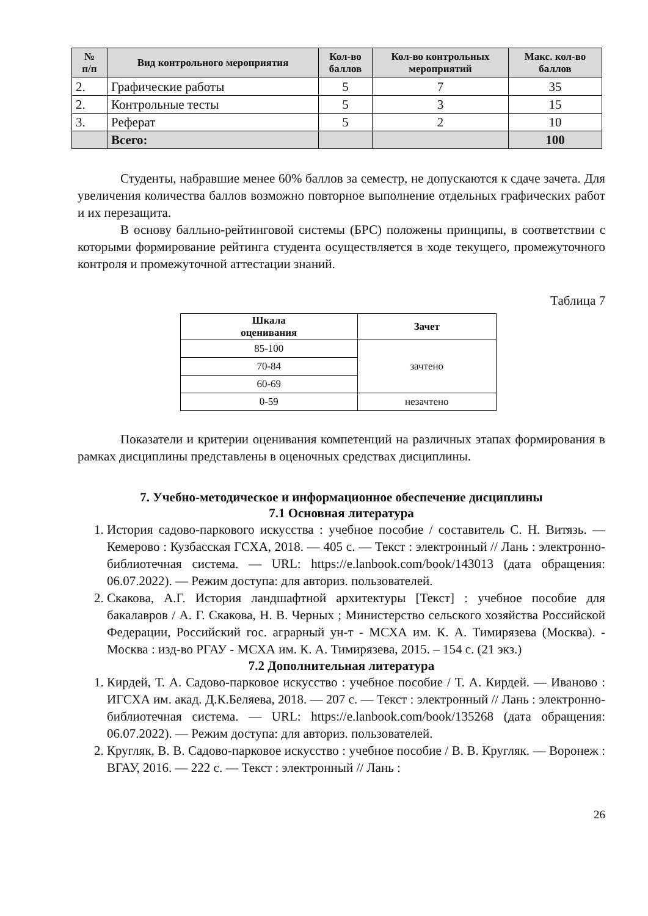| № п/п | Вид контрольного мероприятия | Кол-во баллов | Кол-во контрольных мероприятий | Макс. кол-во баллов |
| --- | --- | --- | --- | --- |
| 2. | Графические работы | 5 | 7 | 35 |
| 2. | Контрольные тесты | 5 | 3 | 15 |
| 3. | Реферат | 5 | 2 | 10 |
| | Всего: | | | 100 |
Студенты, набравшие менее 60% баллов за семестр, не допускаются к сдаче зачета. Для увеличения количества баллов возможно повторное выполнение отдельных графических работ и их перезащита.
В основу балльно-рейтинговой системы (БРС) положены принципы, в соответствии с которыми формирование рейтинга студента осуществляется в ходе текущего, промежуточного контроля и промежуточной аттестации знаний.
Таблица 7
| Шкала оценивания | Зачет |
| --- | --- |
| 85-100 | зачтено |
| 70-84 | |
| 60-69 | |
| 0-59 | незачтено |
Показатели и критерии оценивания компетенций на различных этапах формирования в рамках дисциплины представлены в оценочных средствах дисциплины.
7. Учебно-методическое и информационное обеспечение дисциплины
7.1 Основная литература
1. История садово-паркового искусства : учебное пособие / составитель С. Н. Витязь. — Кемерово : Кузбасская ГСХА, 2018. — 405 с. — Текст : электронный // Лань : электронно-библиотечная система. — URL: https://e.lanbook.com/book/143013 (дата обращения: 06.07.2022). — Режим доступа: для авториз. пользователей.
2. Скакова, А.Г. История ландшафтной архитектуры [Текст] : учебное пособие для бакалавров / А. Г. Скакова, Н. В. Черных ; Министерство сельского хозяйства Российской Федерации, Российский гос. аграрный ун-т - МСХА им. К. А. Тимирязева (Москва). - Москва : изд-во РГАУ - МСХА им. К. А. Тимирязева, 2015. – 154 с. (21 экз.)
7.2 Дополнительная литература
1. Кирдей, Т. А. Садово-парковое искусство : учебное пособие / Т. А. Кирдей. — Иваново : ИГСХА им. акад. Д.К.Беляева, 2018. — 207 с. — Текст : электронный // Лань : электронно-библиотечная система. — URL: https://e.lanbook.com/book/135268 (дата обращения: 06.07.2022). — Режим доступа: для авториз. пользователей.
2. Кругляк, В. В. Садово-парковое искусство : учебное пособие / В. В. Кругляк. — Воронеж : ВГАУ, 2016. — 222 с. — Текст : электронный // Лань :
26